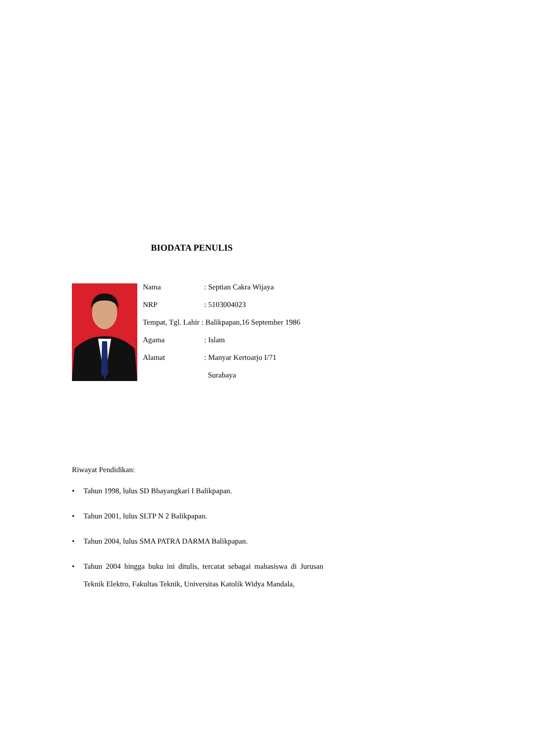BIODATA PENULIS
Nama: Septian Cakra Wijaya
NRP: 5103004023
Tempat, Tgl. Lahir : Balikpapan,16 September 1986
Agama: Islam
Alamat: Manyar Kertoarjo I/71
Surabaya
Riwayat Pendidikan:
• Tahun 1998, lulus SD Bhayangkari I Balikpapan.
• Tahun 2001, lulus SLTP N 2 Balikpapan.
• Tahun 2004, lulus SMA PATRA DARMA Balikpapan.
• Tahun 2004 hingga buku ini ditulis, tercatat sebagai mahasiswa di Jurusan Teknik Elektro, Fakultas Teknik, Universitas Katolik Widya Mandala,